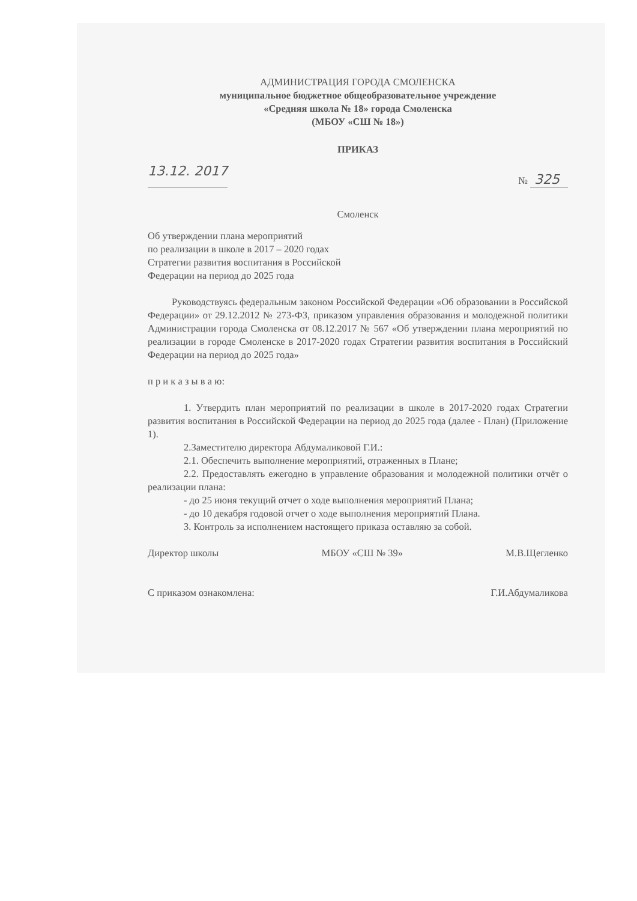АДМИНИСТРАЦИЯ ГОРОДА СМОЛЕНСКА
муниципальное бюджетное общеобразовательное учреждение
«Средняя школа № 18» города Смоленска
(МБОУ «СШ № 18»)
ПРИКАЗ
13.12. 2017 № 325
Смоленск
Об утверждении плана мероприятий
по реализации в школе в 2017 – 2020 годах
Стратегии развития воспитания в Российской
Федерации на период до 2025 года
Руководствуясь федеральным законом Российской Федерации «Об образовании в Российской Федерации» от 29.12.2012 № 273-ФЗ, приказом управления образования и молодежной политики Администрации города Смоленска от 08.12.2017 № 567 «Об утверждении плана мероприятий по реализации в городе Смоленске в 2017-2020 годах Стратегии развития воспитания в Российский Федерации на период до 2025 года»
п р и к а з ы в а ю:
1. Утвердить план мероприятий по реализации в школе в 2017-2020 годах Стратегии развития воспитания в Российской Федерации на период до 2025 года (далее - План) (Приложение 1).
2.Заместителю директора Абдумаликовой Г.И.:
2.1. Обеспечить выполнение мероприятий, отраженных в Плане;
2.2. Предоставлять ежегодно в управление образования и молодежной политики отчёт о реализации плана:
- до 25 июня текущий отчет о ходе выполнения мероприятий Плана;
- до 10 декабря годовой отчет о ходе выполнения мероприятий Плана.
3. Контроль за исполнением настоящего приказа оставляю за собой.
Директор школы МБОУ «СШ № 39» М.В.Щегленко
С приказом ознакомлена: Г.И.Абдумаликова